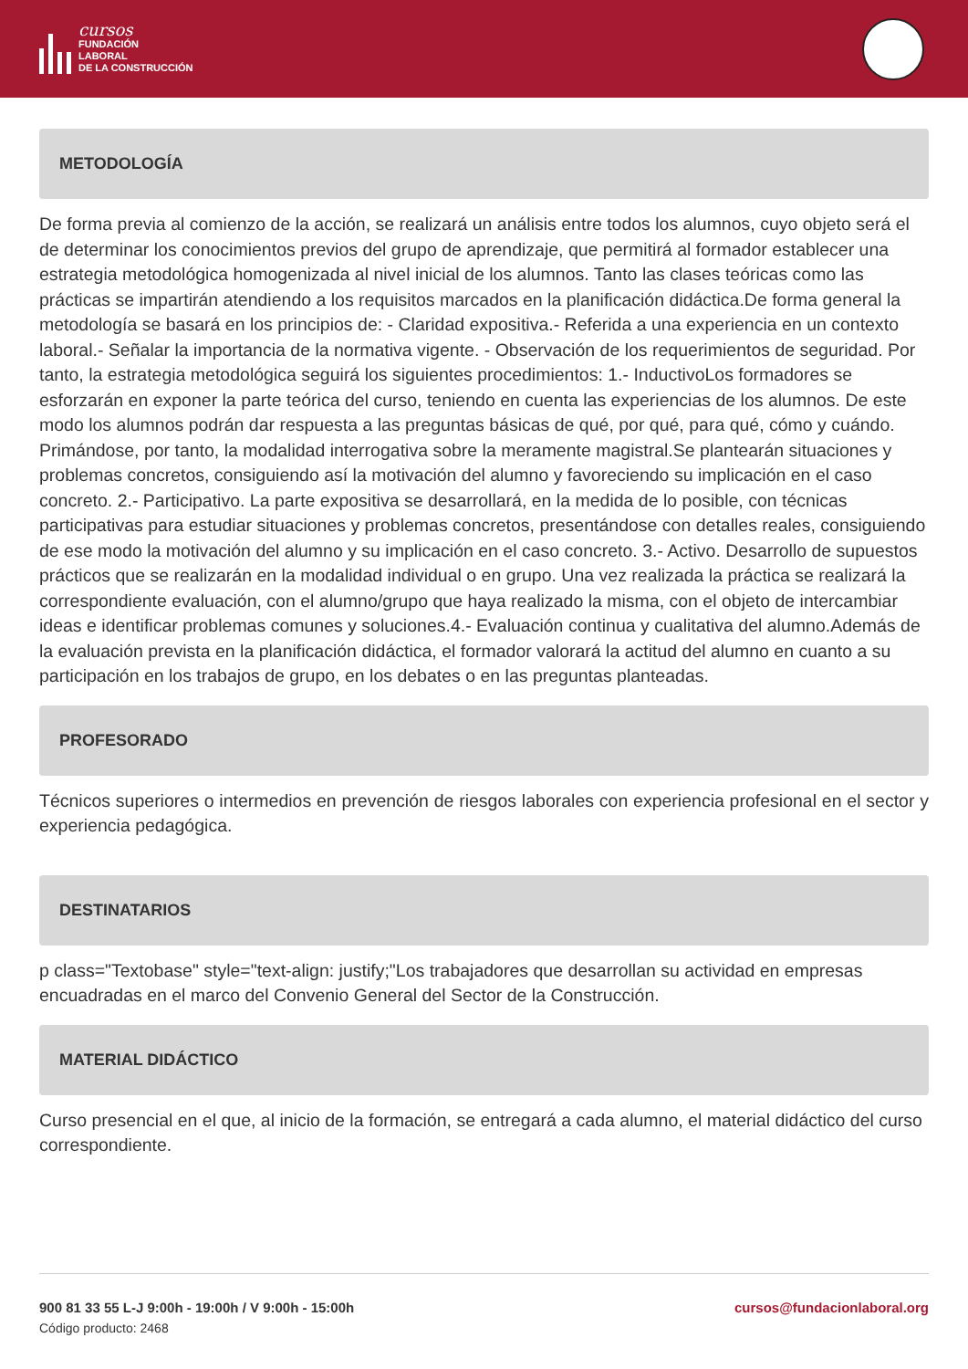cursos
FUNDACIÓN
LABORAL
DE LA CONSTRUCCIÓN
METODOLOGÍA
De forma previa al comienzo de la acción, se realizará un análisis entre todos los alumnos, cuyo objeto será el de determinar los conocimientos previos del grupo de aprendizaje, que permitirá al formador establecer una estrategia metodológica homogenizada al nivel inicial de los alumnos. Tanto las clases teóricas como las prácticas se impartirán atendiendo a los requisitos marcados en la planificación didáctica.De forma general la metodología se basará en los principios de: - Claridad expositiva.- Referida a una experiencia en un contexto laboral.- Señalar la importancia de la normativa vigente. - Observación de los requerimientos de seguridad. Por tanto, la estrategia metodológica seguirá los siguientes procedimientos: 1.- InductivoLos formadores se esforzarán en exponer la parte teórica del curso, teniendo en cuenta las experiencias de los alumnos. De este modo los alumnos podrán dar respuesta a las preguntas básicas de qué, por qué, para qué, cómo y cuándo. Primándose, por tanto, la modalidad interrogativa sobre la meramente magistral.Se plantearán situaciones y problemas concretos, consiguiendo así la motivación del alumno y favoreciendo su implicación en el caso concreto. 2.- Participativo. La parte expositiva se desarrollará, en la medida de lo posible, con técnicas participativas para estudiar situaciones y problemas concretos, presentándose con detalles reales, consiguiendo de ese modo la motivación del alumno y su implicación en el caso concreto. 3.- Activo. Desarrollo de supuestos prácticos que se realizarán en la modalidad individual o en grupo. Una vez realizada la práctica se realizará la correspondiente evaluación, con el alumno/grupo que haya realizado la misma, con el objeto de intercambiar ideas e identificar problemas comunes y soluciones.4.- Evaluación continua y cualitativa del alumno.Además de la evaluación prevista en la planificación didáctica, el formador valorará la actitud del alumno en cuanto a su participación en los trabajos de grupo, en los debates o en las preguntas planteadas.
PROFESORADO
Técnicos superiores o intermedios en prevención de riesgos laborales con experiencia profesional en el sector y experiencia pedagógica.
DESTINATARIOS
p class="Textobase" style="text-align: justify;"Los trabajadores que desarrollan su actividad en empresas encuadradas en el marco del Convenio General del Sector de la Construcción.
MATERIAL DIDÁCTICO
Curso presencial en el que, al inicio de la formación, se entregará a cada alumno, el material didáctico del curso correspondiente.
900 81 33 55 L-J 9:00h - 19:00h / V 9:00h - 15:00h cursos@fundacionlaboral.org
Código producto: 2468